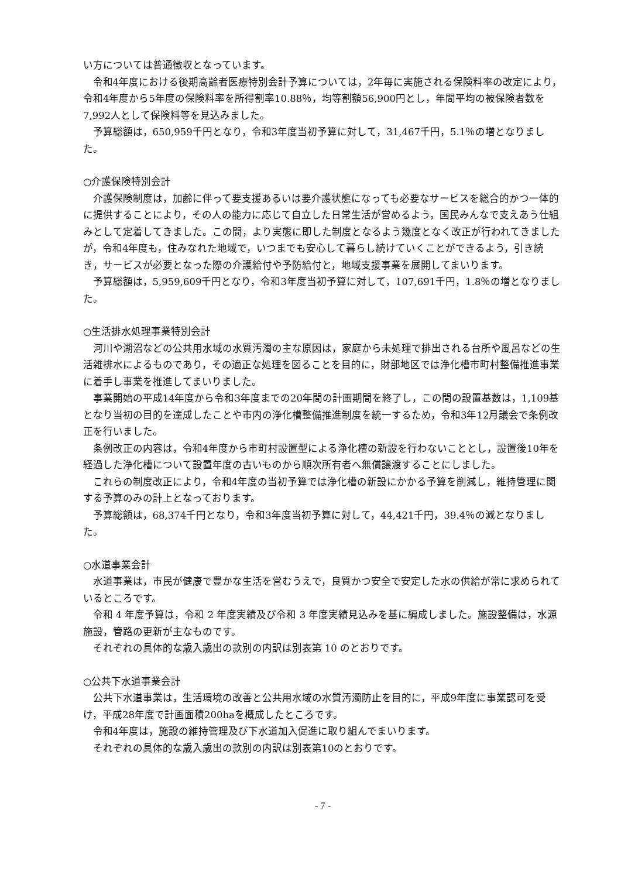い方については普通徴収となっています。
令和4年度における後期高齢者医療特別会計予算については，2年毎に実施される保険料率の改定により，令和4年度から5年度の保険料率を所得割率10.88％，均等割額56,900円とし，年間平均の被保険者数を7,992人として保険料等を見込みました。
予算総額は，650,959千円となり，令和3年度当初予算に対して，31,467千円，5.1％の増となりました。
○介護保険特別会計
介護保険制度は，加齢に伴って要支援あるいは要介護状態になっても必要なサービスを総合的かつ一体的に提供することにより，その人の能力に応じて自立した日常生活が営めるよう，国民みんなで支えあう仕組みとして定着してきました。この間，より実態に即した制度となるよう幾度となく改正が行われてきましたが，令和4年度も，住みなれた地域で，いつまでも安心して暮らし続けていくことができるよう，引き続き，サービスが必要となった際の介護給付や予防給付と，地域支援事業を展開してまいります。
予算総額は，5,959,609千円となり，令和3年度当初予算に対して，107,691千円，1.8％の増となりました。
○生活排水処理事業特別会計
河川や湖沼などの公共用水域の水質汚濁の主な原因は，家庭から未処理で排出される台所や風呂などの生活雑排水によるものであり，その適正な処理を図ることを目的に，財部地区では浄化槽市町村整備推進事業に着手し事業を推進してまいりました。
事業開始の平成14年度から令和3年度までの20年間の計画期間を終了し，この間の設置基数は，1,109基となり当初の目的を達成したことや市内の浄化槽整備推進制度を統一するため，令和3年12月議会で条例改正を行いました。
条例改正の内容は，令和4年度から市町村設置型による浄化槽の新設を行わないこととし，設置後10年を経過した浄化槽について設置年度の古いものから順次所有者へ無償譲渡することにしました。
これらの制度改正により，令和4年度の当初予算では浄化槽の新設にかかる予算を削減し，維持管理に関する予算のみの計上となっております。
予算総額は，68,374千円となり，令和3年度当初予算に対して，44,421千円，39.4％の減となりました。
○水道事業会計
水道事業は，市民が健康で豊かな生活を営むうえで，良質かつ安全で安定した水の供給が常に求められているところです。
令和 4 年度予算は，令和 2 年度実績及び令和 3 年度実績見込みを基に編成しました。施設整備は，水源施設，管路の更新が主なものです。
それぞれの具体的な歳入歳出の款別の内訳は別表第 10 のとおりです。
○公共下水道事業会計
公共下水道事業は，生活環境の改善と公共用水域の水質汚濁防止を目的に，平成9年度に事業認可を受け，平成28年度で計画面積200haを概成したところです。
令和4年度は，施設の維持管理及び下水道加入促進に取り組んでまいります。
それぞれの具体的な歳入歳出の款別の内訳は別表第10のとおりです。
- 7 -